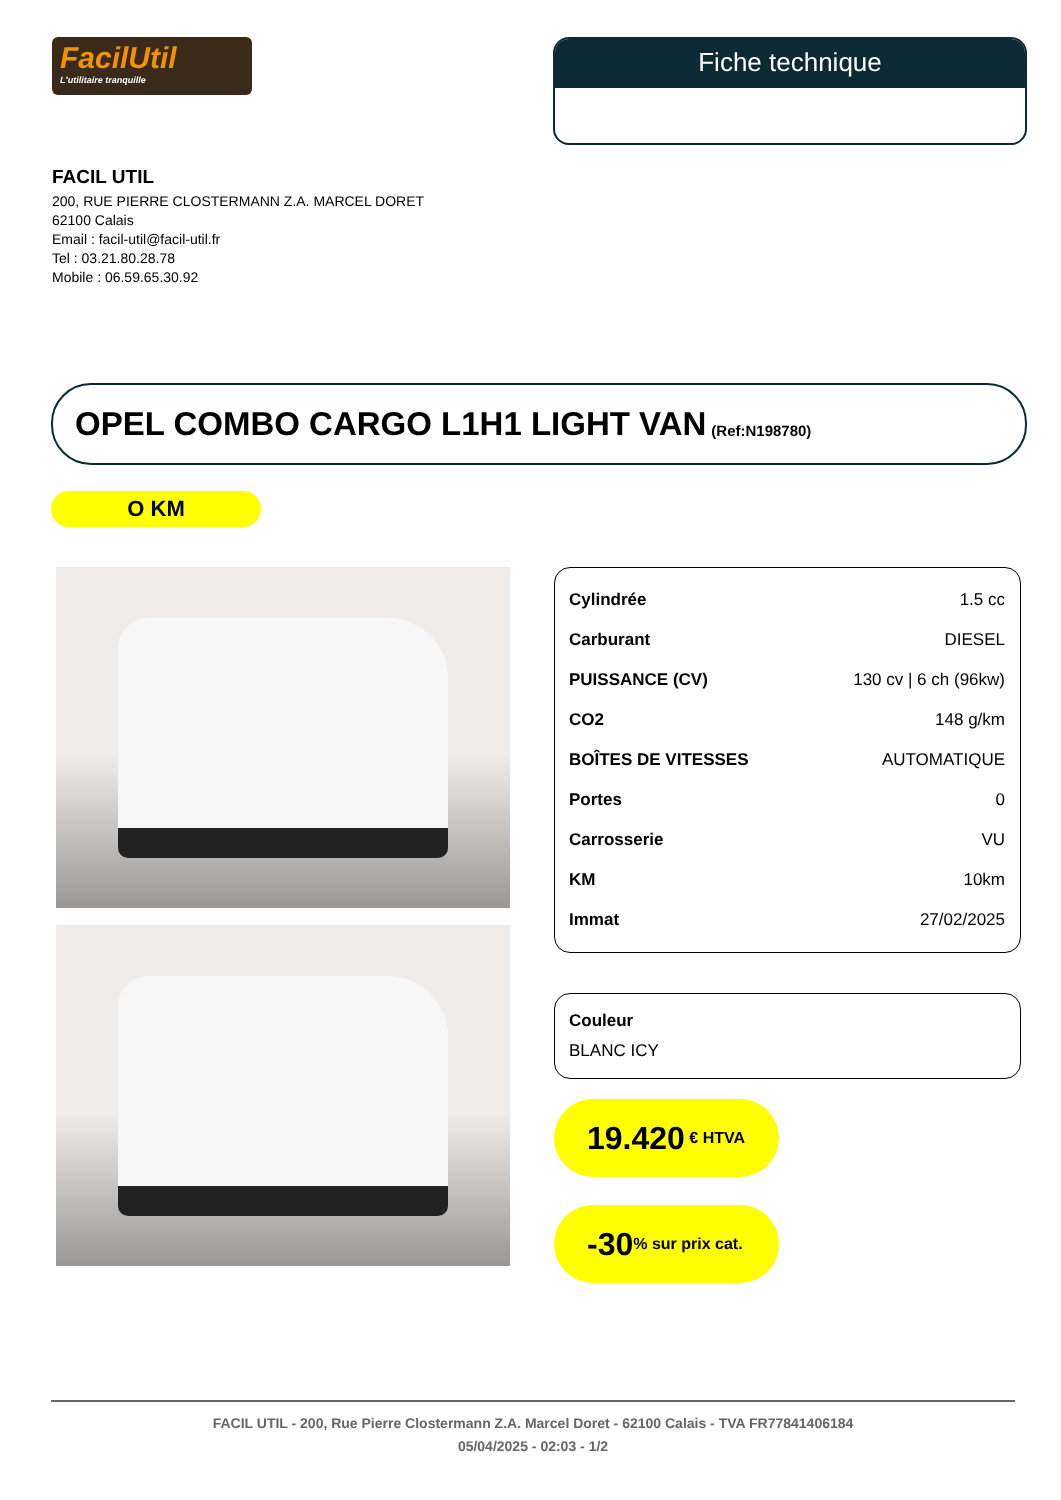FacilUtil
L'utilitaire tranquille
Fiche technique
FACIL UTIL
200, RUE PIERRE CLOSTERMANN Z.A. MARCEL DORET
62100 Calais
Email : facil-util@facil-util.fr
Tel : 03.21.80.28.78
Mobile : 06.59.65.30.92
OPEL COMBO CARGO L1H1 LIGHT VAN (Ref:N198780)
O KM
| Cylindrée | 1.5 cc |
| Carburant | DIESEL |
| PUISSANCE (CV) | 130 cv / 6 ch (96kw) |
| CO2 | 148 g/km |
| BOÎTES DE VITESSES | AUTOMATIQUE |
| Portes | 0 |
| Carrosserie | VU |
| KM | 10km |
| Immat | 27/02/2025 |
Couleur
BLANC ICY
19.420 € HTVA
-30% sur prix cat.
FACIL UTIL - 200, Rue Pierre Clostermann Z.A. Marcel Doret - 62100 Calais - TVA FR77841406184
05/04/2025 - 02:03 - 1/2